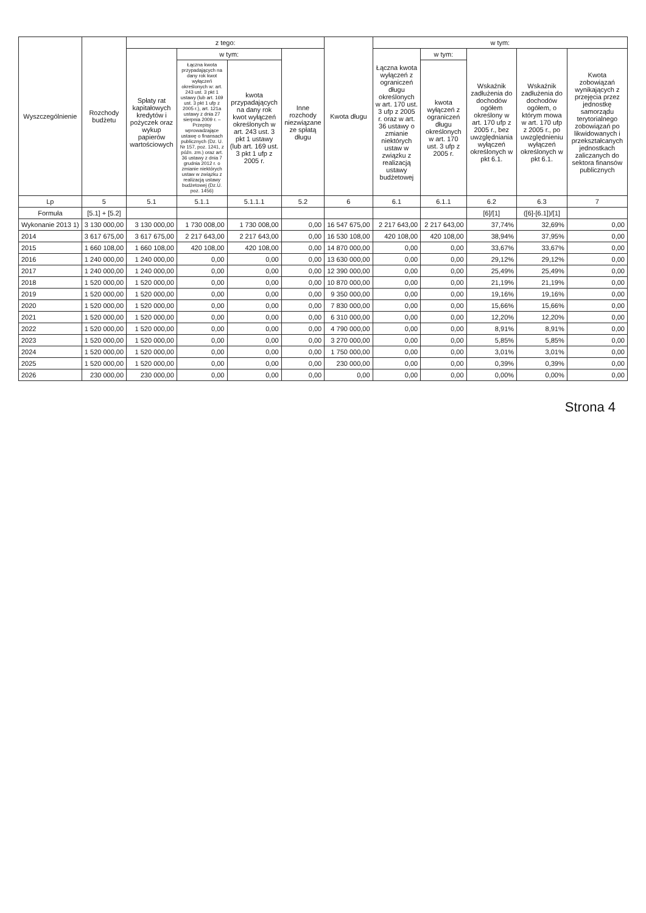| Wyszczególnienie | Rozchody budżetu | z tego: | | | | Kwota długu | w tym: | | | | |
| --- | --- | --- | --- | --- | --- | --- | --- | --- | --- | --- | --- |
| | | Spłaty rat kapitałowych kredytów i pożyczek oraz wykup papierów wartościowych | w tym: | | Inne rozchody niezwiązane ze spłatą długu | | Łączna kwota wyłączeń z ograniczeń długu określonych w art. 170 ust. 3 ufp z 2005 r. oraz w art. 36 ustawy o zmianie niektórych ustaw w związku z realizacją ustawy budżetowej | w tym: | Wskaźnik zadłużenia do dochodów ogółem określony w art. 170 ufp z 2005 r., bez uwzględniania wyłączeń określonych w pkt 6.1. | Wskaźnik zadłużenia do dochodów ogółem, o którym mowa w art. 170 ufp z 2005 r., po uwzględnieniu wyłączeń określonych w pkt 6.1. | Kwota zobowiązań wynikających z przejęcia przez jednostkę samorządu terytorialnego zobowiązań po likwidowanych i przekształcanych jednostkach zaliczanych do sektora finansów publicznych |
| | | | Łączna kwota przypadających na dany rok kwot wyłączeń określonych w: art. 243 ust. 3 pkt 1 ustawy (lub art. 169 ust. 3 pkt 1 ufp z 2005 r.), art. 121a ustawy z dnia 27 sierpnia 2009 r. – Przepisy wprowadzające ustawę o finansach publicznych (Dz. U. Nr 157, poz. 1241, z późn. zm.) oraz art. 36 ustawy z dnia 7 grudnia 2012 r. o zmianie niektórych ustaw w związku z realizacją ustawy budżetowej (Dz.U. poz. 1456) | kwota przypadających na dany rok kwot wyłączeń określonych w art. 243 ust. 3 pkt 1 ustawy (lub art. 169 ust. 3 pkt 1 ufp z 2005 r. | | | | kwota wyłączeń z ograniczeń długu określonych w art. 170 ust. 3 ufp z 2005 r. | | | |
| Lp | 5 | 5.1 | 5.1.1 | 5.1.1.1 | 5.2 | 6 | 6.1 | 6.1.1 | 6.2 | 6.3 | 7 |
| Formuła | [5.1] + [5.2] | | | | | | | | [6]/[1] | ([6]-[6.1])/[1] | |
| Wykonanie 2013 1) | 3 130 000,00 | 3 130 000,00 | 1 730 008,00 | 1 730 008,00 | 0,00 | 16 547 675,00 | 2 217 643,00 | 2 217 643,00 | 37,74% | 32,69% | 0,00 |
| 2014 | 3 617 675,00 | 3 617 675,00 | 2 217 643,00 | 2 217 643,00 | 0,00 | 16 530 108,00 | 420 108,00 | 420 108,00 | 38,94% | 37,95% | 0,00 |
| 2015 | 1 660 108,00 | 1 660 108,00 | 420 108,00 | 420 108,00 | 0,00 | 14 870 000,00 | 0,00 | 0,00 | 33,67% | 33,67% | 0,00 |
| 2016 | 1 240 000,00 | 1 240 000,00 | 0,00 | 0,00 | 0,00 | 13 630 000,00 | 0,00 | 0,00 | 29,12% | 29,12% | 0,00 |
| 2017 | 1 240 000,00 | 1 240 000,00 | 0,00 | 0,00 | 0,00 | 12 390 000,00 | 0,00 | 0,00 | 25,49% | 25,49% | 0,00 |
| 2018 | 1 520 000,00 | 1 520 000,00 | 0,00 | 0,00 | 0,00 | 10 870 000,00 | 0,00 | 0,00 | 21,19% | 21,19% | 0,00 |
| 2019 | 1 520 000,00 | 1 520 000,00 | 0,00 | 0,00 | 0,00 | 9 350 000,00 | 0,00 | 0,00 | 19,16% | 19,16% | 0,00 |
| 2020 | 1 520 000,00 | 1 520 000,00 | 0,00 | 0,00 | 0,00 | 7 830 000,00 | 0,00 | 0,00 | 15,66% | 15,66% | 0,00 |
| 2021 | 1 520 000,00 | 1 520 000,00 | 0,00 | 0,00 | 0,00 | 6 310 000,00 | 0,00 | 0,00 | 12,20% | 12,20% | 0,00 |
| 2022 | 1 520 000,00 | 1 520 000,00 | 0,00 | 0,00 | 0,00 | 4 790 000,00 | 0,00 | 0,00 | 8,91% | 8,91% | 0,00 |
| 2023 | 1 520 000,00 | 1 520 000,00 | 0,00 | 0,00 | 0,00 | 3 270 000,00 | 0,00 | 0,00 | 5,85% | 5,85% | 0,00 |
| 2024 | 1 520 000,00 | 1 520 000,00 | 0,00 | 0,00 | 0,00 | 1 750 000,00 | 0,00 | 0,00 | 3,01% | 3,01% | 0,00 |
| 2025 | 1 520 000,00 | 1 520 000,00 | 0,00 | 0,00 | 0,00 | 230 000,00 | 0,00 | 0,00 | 0,39% | 0,39% | 0,00 |
| 2026 | 230 000,00 | 230 000,00 | 0,00 | 0,00 | 0,00 | 0,00 | 0,00 | 0,00 | 0,00% | 0,00% | 0,00 |
Strona 4